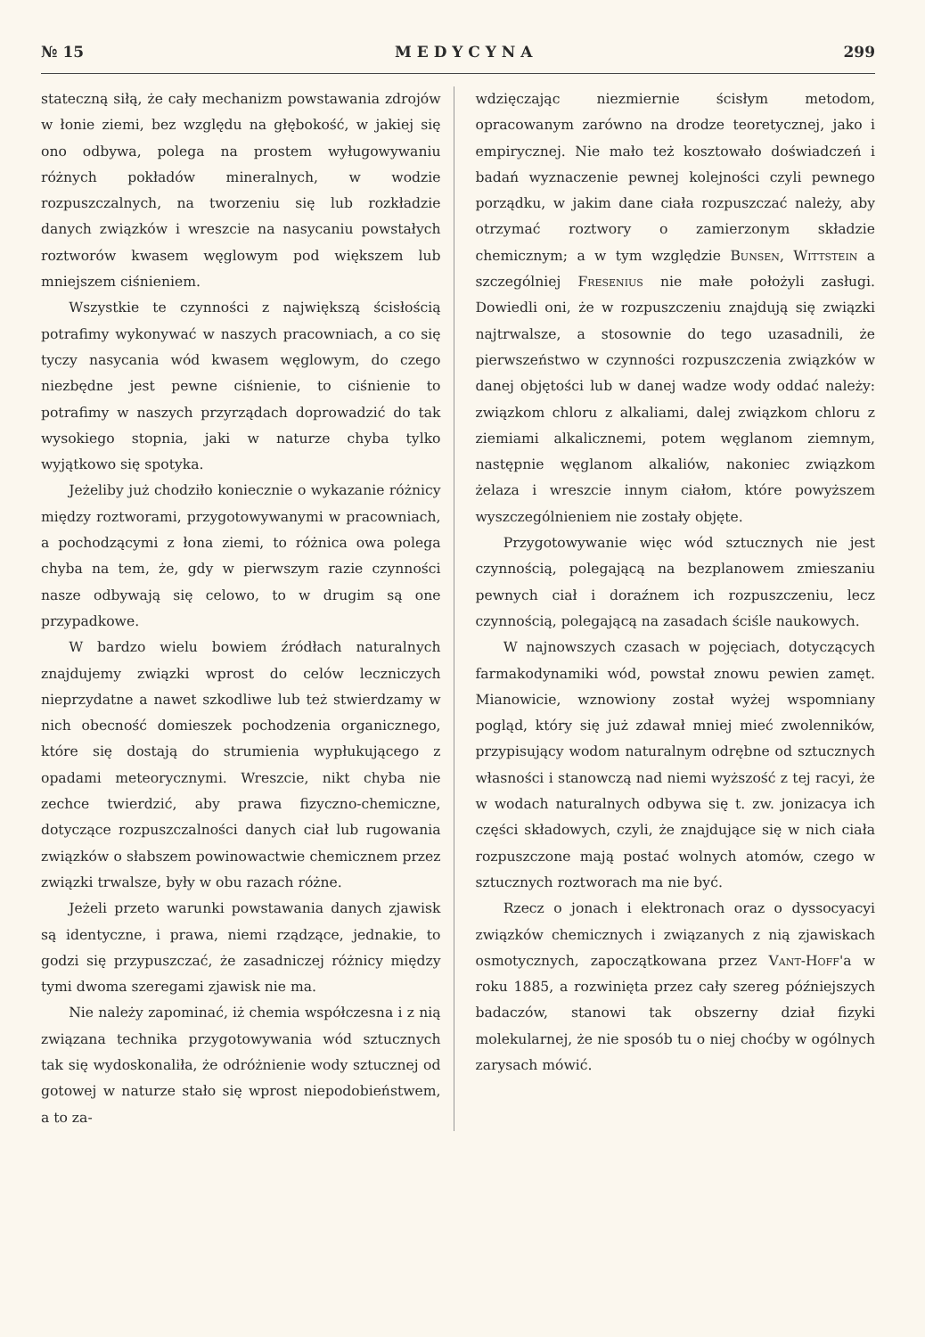№ 15 M E D Y C Y N A 299
stateczną siłą, że cały mechanizm powstawania zdrojów w łonie ziemi, bez względu na głębokość, w jakiej się ono odbywa, polega na prostem wyługowywaniu różnych pokładów mineralnych, w wodzie rozpuszczalnych, na tworzeniu się lub rozkładzie danych związków i wreszcie na nasycaniu powstałych roztworów kwasem węglowym pod większem lub mniejszem ciśnieniem.
Wszystkie te czynności z największą ścisłością potrafimy wykonywać w naszych pracowniach, a co się tyczy nasycania wód kwasem węglowym, do czego niezbędne jest pewne ciśnienie, to ciśnienie to potrafimy w naszych przyrządach doprowadzić do tak wysokiego stopnia, jaki w naturze chyba tylko wyjątkowo się spotyka.
Jeżeliby już chodziło koniecznie o wykazanie różnicy między roztworami, przygotowywanymi w pracowniach, a pochodzącymi z łona ziemi, to różnica owa polega chyba na tem, że, gdy w pierwszym razie czynności nasze odbywają się celowo, to w drugim są one przypadkowe.
W bardzo wielu bowiem źródłach naturalnych znajdujemy związki wprost do celów leczniczych nieprzydatne a nawet szkodliwe lub też stwierdzamy w nich obecność domieszek pochodzenia organicznego, które się dostają do strumienia wypłukującego z opadami meteorycznymi. Wreszcie, nikt chyba nie zechce twierdzić, aby prawa fizyczno-chemiczne, dotyczące rozpuszczalności danych ciał lub rugowania związków o słabszem powinowactwie chemicznem przez związki trwalsze, były w obu razach różne.
Jeżeli przeto warunki powstawania danych zjawisk są identyczne, i prawa, niemi rządzące, jednakie, to godzi się przypuszczać, że zasadniczej różnicy między tymi dwoma szeregami zjawisk nie ma.
Nie należy zapominać, iż chemia współczesna i z nią związana technika przygotowywania wód sztucznych tak się wydoskonaliła, że odróżnienie wody sztucznej od gotowej w naturze stało się wprost niepodobieństwem, a to za-
wdzięczając niezmiernie ścisłym metodom, opracowanym zarówno na drodze teoretycznej, jako i empirycznej. Nie mało też kosztowało doświadczeń i badań wyznaczenie pewnej kolejności czyli pewnego porządku, w jakim dane ciała rozpuszczać należy, aby otrzymać roztwory o zamierzonym składzie chemicznym; a w tym względzie Bunsen, Wittstein a szczególniej Fresenius nie małe położyli zasługi. Dowiedli oni, że w rozpuszczeniu znajdują się związki najtrwalsze, a stosownie do tego uzasadnili, że pierwszeństwo w czynności rozpuszczenia związków w danej objętości lub w danej wadze wody oddać należy: związkom chloru z alkaliami, dalej związkom chloru z ziemiami alkalicznemi, potem węglanom ziemnym, następnie węglanom alkaliów, nakoniec związkom żelaza i wreszcie innym ciałom, które powyższem wyszczególnieniem nie zostały objęte.
Przygotowywanie więc wód sztucznych nie jest czynnością, polegającą na bezplanowem zmieszaniu pewnych ciał i doraźnem ich rozpuszczeniu, lecz czynnością, polegającą na zasadach ściśle naukowych.
W najnowszych czasach w pojęciach, dotyczących farmakodynamiki wód, powstał znowu pewien zamęt. Mianowicie, wznowiony został wyżej wspomniany pogląd, który się już zdawał mniej mieć zwolenników, przypisujący wodom naturalnym odrębne od sztucznych własności i stanowczą nad niemi wyższość z tej racyi, że w wodach naturalnych odbywa się t. zw. jonizacya ich części składowych, czyli, że znajdujące się w nich ciała rozpuszczone mają postać wolnych atomów, czego w sztucznych roztworach ma nie być.
Rzecz o jonach i elektronach oraz o dyssocyacyi związków chemicznych i związanych z nią zjawiskach osmotycznych, zapoczątkowana przez Vant-Hoff'a w roku 1885, a rozwinięta przez cały szereg późniejszych badaczów, stanowi tak obszerny dział fizyki molekularnej, że nie sposób tu o niej choćby w ogólnych zarysach mówić.